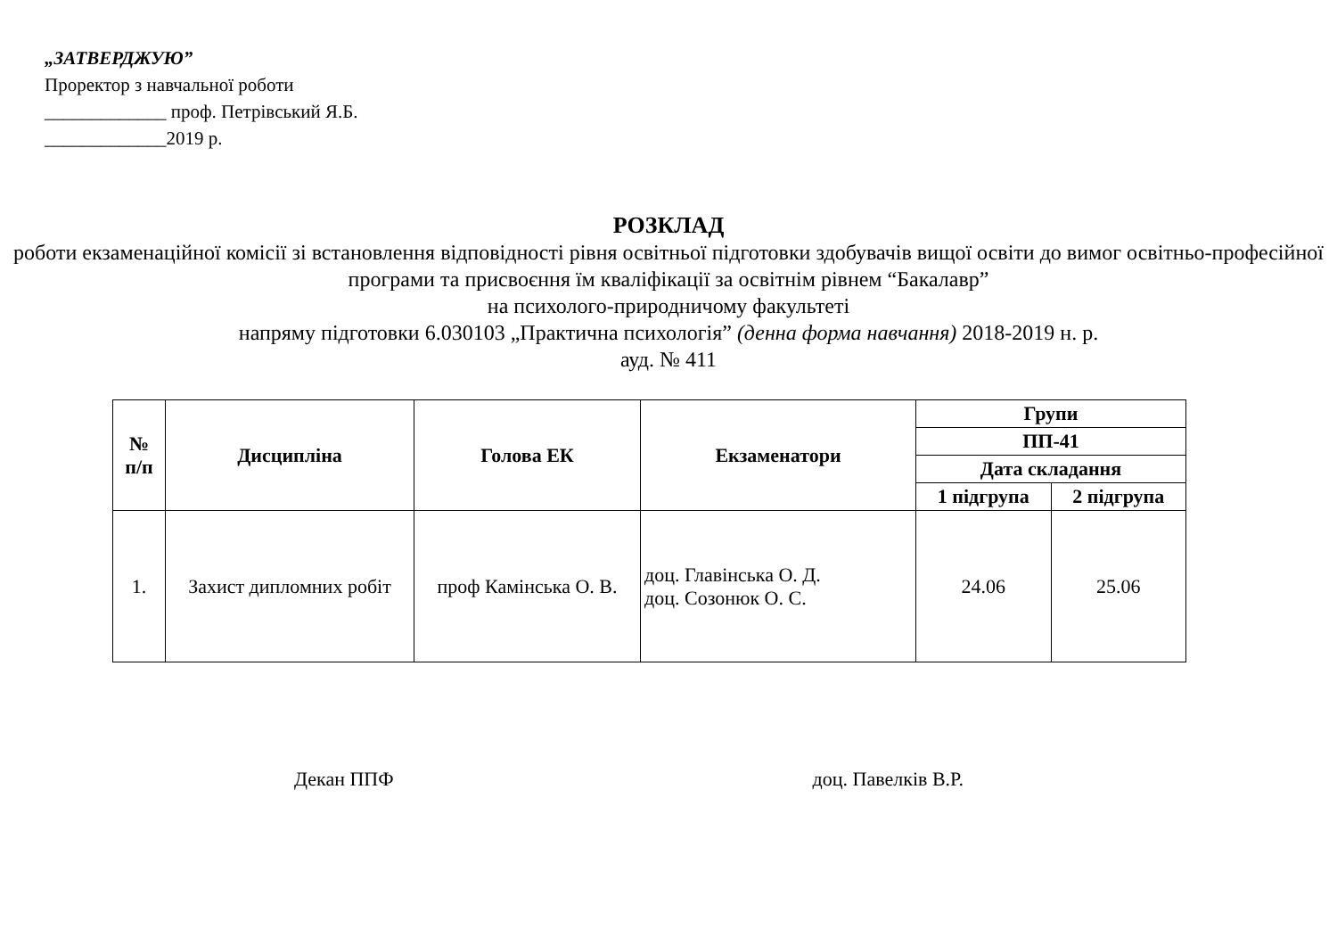„ЗАТВЕРДЖУЮ”
Проректор з навчальної роботи
_____________ проф. Петрівський Я.Б.
_____________2019 р.
РОЗКЛАД
роботи екзаменаційної комісії зі встановлення відповідності рівня освітньої підготовки здобувачів вищої освіти до вимог освітньо-професійної програми та присвоєння їм кваліфікації за освітнім рівнем “Бакалавр”
на психолого-природничому факультеті
напряму підготовки 6.030103 „Практична психологія” (денна форма навчання) 2018-2019 н. р.
ауд. № 411
| № п/п | Дисципліна | Голова ЕК | Екзаменатори | Групи | |
| --- | --- | --- | --- | --- | --- |
| | | | | ПП-41 | |
| | | | | Дата складання | |
| | | | | 1 підгрупа | 2 підгрупа |
| 1. | Захист дипломних робіт | проф Камінська О. В. | доц. Главінська О. Д. доц. Созонюк О. С. | 24.06 | 25.06 |
Декан ППФ доц. Павелків В.Р.